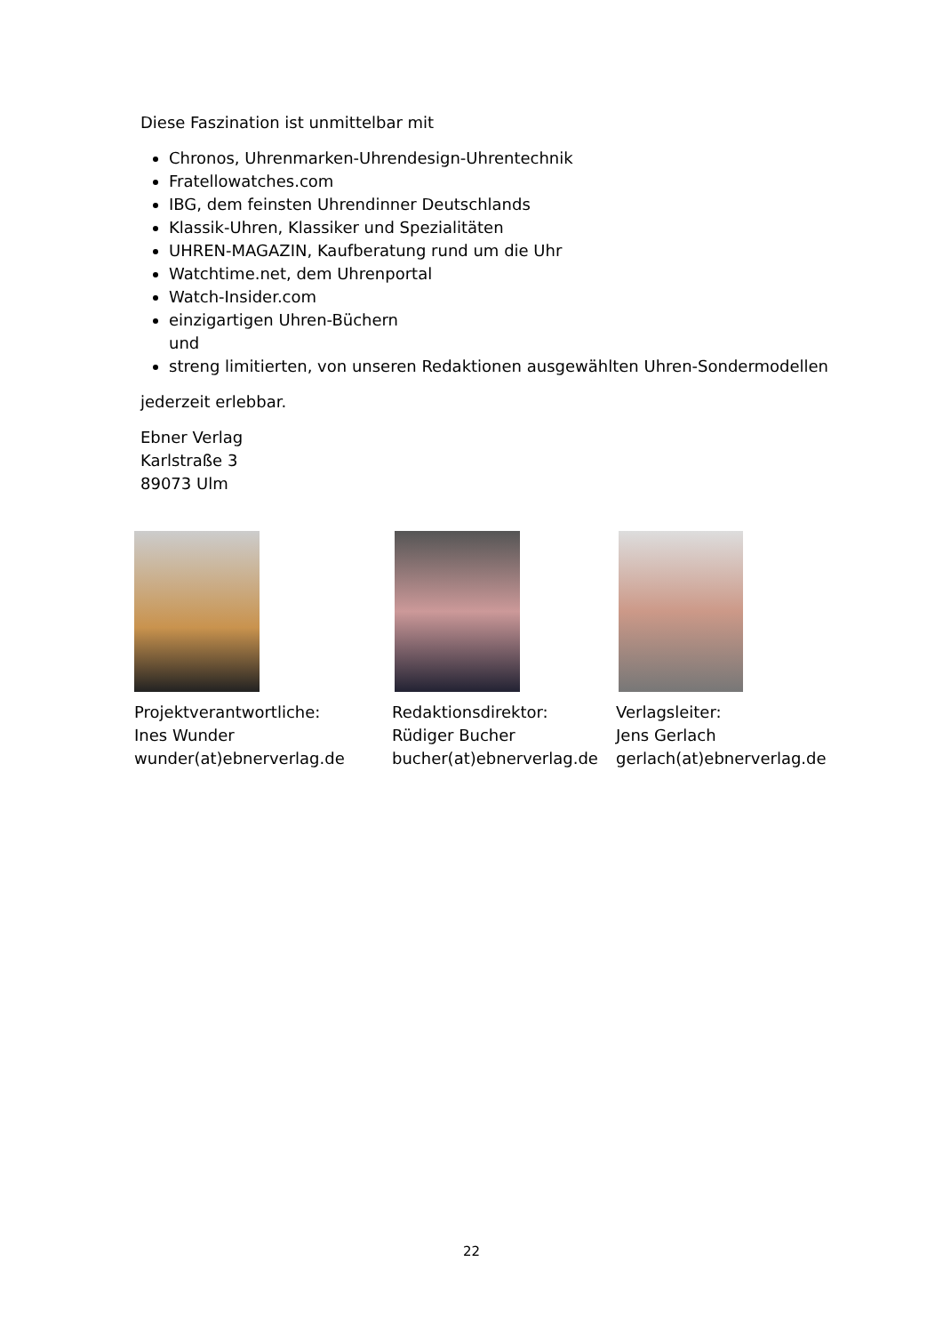Diese Faszination ist unmittelbar mit
Chronos, Uhrenmarken-Uhrendesign-Uhrentechnik
Fratellowatches.com
IBG, dem feinsten Uhrendinner Deutschlands
Klassik-Uhren, Klassiker und Spezialitäten
UHREN-MAGAZIN, Kaufberatung rund um die Uhr
Watchtime.net, dem Uhrenportal
Watch-Insider.com
einzigartigen Uhren-Büchern
und
streng limitierten, von unseren Redaktionen ausgewählten Uhren-Sondermodellen
jederzeit erlebbar.
Ebner Verlag
Karlstraße 3
89073 Ulm
Projektverantwortliche:
Ines Wunder
wunder(at)ebnerverlag.de
Redaktionsdirektor:
Rüdiger Bucher
bucher(at)ebnerverlag.de
Verlagsleiter:
Jens Gerlach
gerlach(at)ebnerverlag.de
22